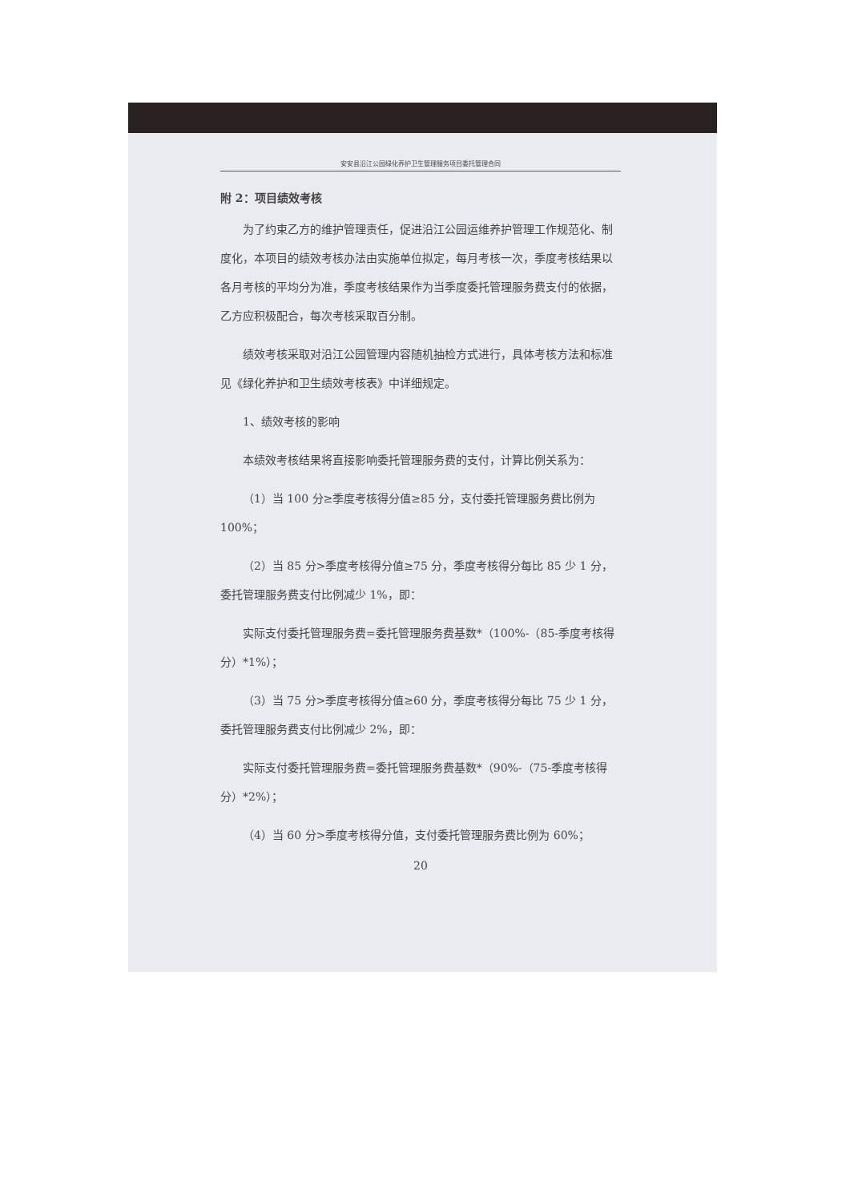安安县沿江公园绿化养护卫生管理服务项目委托管理合同
附 2：项目绩效考核
为了约束乙方的维护管理责任，促进沿江公园运维养护管理工作规范化、制度化，本项目的绩效考核办法由实施单位拟定，每月考核一次，季度考核结果以各月考核的平均分为准，季度考核结果作为当季度委托管理服务费支付的依据，乙方应积极配合，每次考核采取百分制。
绩效考核采取对沿江公园管理内容随机抽检方式进行，具体考核方法和标准见《绿化养护和卫生绩效考核表》中详细规定。
1、绩效考核的影响
本绩效考核结果将直接影响委托管理服务费的支付，计算比例关系为：
（1）当 100 分≥季度考核得分值≥85 分，支付委托管理服务费比例为 100%；
（2）当 85 分>季度考核得分值≥75 分，季度考核得分每比 85 少 1 分，委托管理服务费支付比例减少 1%，即：
实际支付委托管理服务费=委托管理服务费基数*（100%-（85-季度考核得分）*1%）；
（3）当 75 分>季度考核得分值≥60 分，季度考核得分每比 75 少 1 分，委托管理服务费支付比例减少 2%，即：
实际支付委托管理服务费=委托管理服务费基数*（90%-（75-季度考核得分）*2%）；
（4）当 60 分>季度考核得分值，支付委托管理服务费比例为 60%；
20